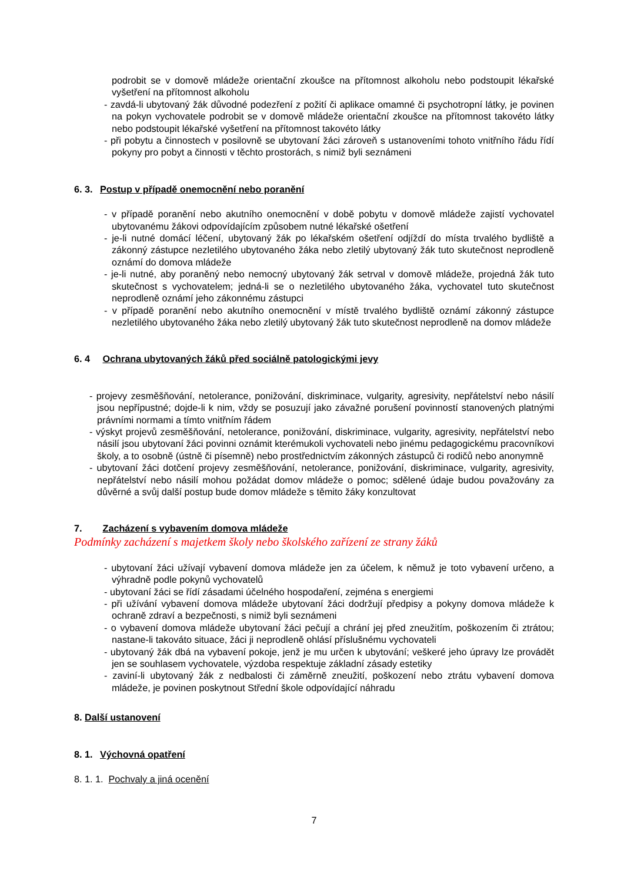podrobit se v domově mládeže orientační zkoušce na přítomnost alkoholu nebo podstoupit lékařské vyšetření na přítomnost alkoholu
- zavdá-li ubytovaný žák důvodné podezření z požití či aplikace omamné či psychotropní látky, je povinen na pokyn vychovatele podrobit se v domově mládeže orientační zkoušce na přítomnost takovéto látky nebo podstoupit lékařské vyšetření na přítomnost takovéto látky
- při pobytu a činnostech v posilovně se ubytovaní žáci zároveň s ustanoveními tohoto vnitřního řádu řídí pokyny pro pobyt a činnosti v těchto prostorách, s nimiž byli seznámeni
6. 3. Postup v případě onemocnění nebo poranění
- v případě poranění nebo akutního onemocnění v době pobytu v domově mládeže zajistí vychovatel ubytovanému žákovi odpovídajícím způsobem nutné lékařské ošetření
- je-li nutné domácí léčení, ubytovaný žák po lékařském ošetření odjíždí do místa trvalého bydliště a zákonný zástupce nezletilého ubytovaného žáka nebo zletilý ubytovaný žák tuto skutečnost neprodleně oznámí do domova mládeže
- je-li nutné, aby poraněný nebo nemocný ubytovaný žák setrval v domově mládeže, projedná žák tuto skutečnost s vychovatelem; jedná-li se o nezletilého ubytovaného žáka, vychovatel tuto skutečnost neprodleně oznámí jeho zákonnému zástupci
- v případě poranění nebo akutního onemocnění v místě trvalého bydliště oznámí zákonný zástupce nezletilého ubytovaného žáka nebo zletilý ubytovaný žák tuto skutečnost neprodleně na domov mládeže
6. 4 Ochrana ubytovaných žáků před sociálně patologickými jevy
- projevy zesměšňování, netolerance, ponižování, diskriminace, vulgarity, agresivity, nepřátelství nebo násilí jsou nepřípustné; dojde-li k nim, vždy se posuzují jako závažné porušení povinností stanovených platnými právními normami a tímto vnitřním řádem
- výskyt projevů zesměšňování, netolerance, ponižování, diskriminace, vulgarity, agresivity, nepřátelství nebo násilí jsou ubytovaní žáci povinni oznámit kterémukoli vychovateli nebo jinému pedagogickému pracovníkovi školy, a to osobně (ústně či písemně) nebo prostřednictvím zákonných zástupců či rodičů nebo anonymně
- ubytovaní žáci dotčení projevy zesměšňování, netolerance, ponižování, diskriminace, vulgarity, agresivity, nepřátelství nebo násilí mohou požádat domov mládeže o pomoc; sdělené údaje budou považovány za důvěrné a svůj další postup bude domov mládeže s těmito žáky konzultovat
7. Zacházení s vybavením domova mládeže
Podmínky zacházení s majetkem školy nebo školského zařízení ze strany žáků
- ubytovaní žáci užívají vybavení domova mládeže jen za účelem, k němuž je toto vybavení určeno, a výhradně podle pokynů vychovatelů
- ubytovaní žáci se řídí zásadami účelného hospodaření, zejména s energiemi
- při užívání vybavení domova mládeže ubytovaní žáci dodržují předpisy a pokyny domova mládeže k ochraně zdraví a bezpečnosti, s nimiž byli seznámeni
- o vybavení domova mládeže ubytovaní žáci pečují a chrání jej před zneužitím, poškozením či ztrátou; nastane-li takováto situace, žáci ji neprodleně ohlásí příslušnému vychovateli
- ubytovaný žák dbá na vybavení pokoje, jenž je mu určen k ubytování; veškeré jeho úpravy lze provádět jen se souhlasem vychovatele, výzdoba respektuje základní zásady estetiky
- zaviní-li ubytovaný žák z nedbalosti či záměrně zneužití, poškození nebo ztrátu vybavení domova mládeže, je povinen poskytnout Střední škole odpovídající náhradu
8. Další ustanovení
8. 1. Výchovná opatření
8. 1. 1. Pochvaly a jiná ocenění
7